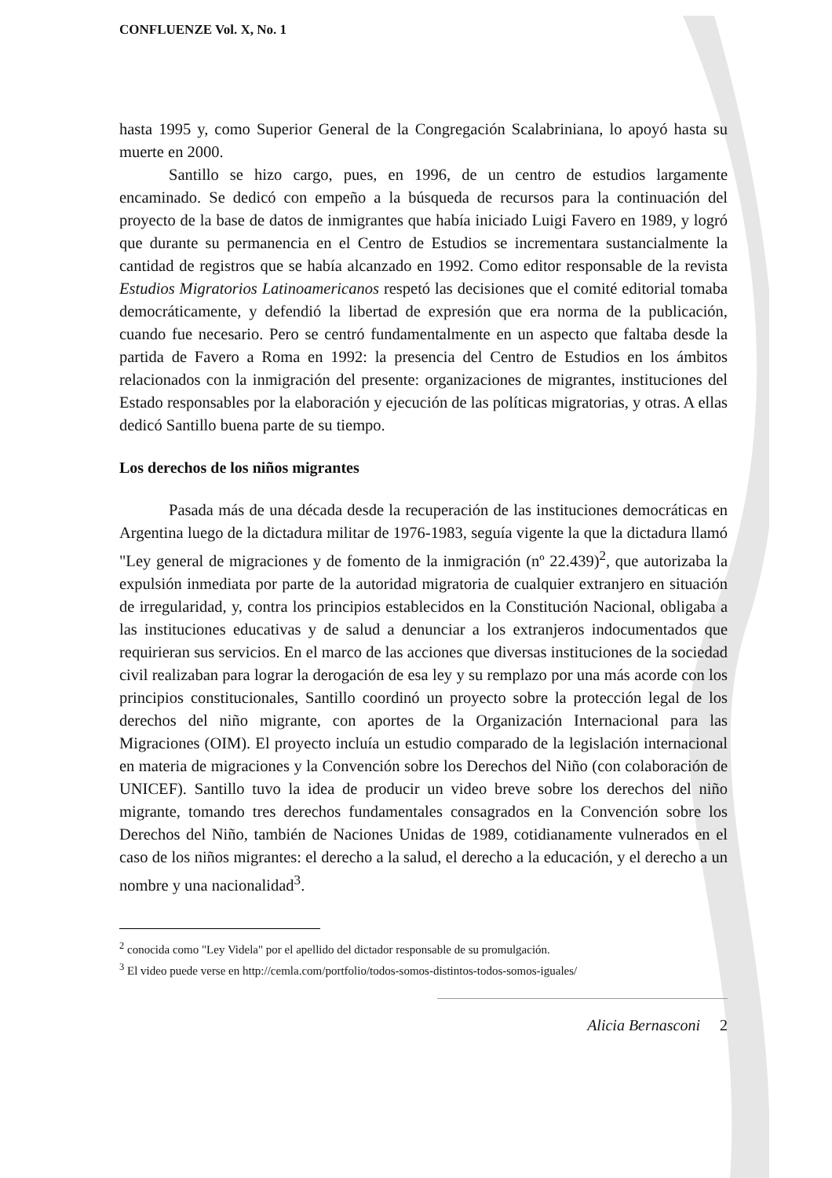CONFLUENZE Vol. X, No. 1
hasta 1995 y, como Superior General de la Congregación Scalabriniana, lo apoyó hasta su muerte en 2000.
Santillo se hizo cargo, pues, en 1996, de un centro de estudios largamente encaminado. Se dedicó con empeño a la búsqueda de recursos para la continuación del proyecto de la base de datos de inmigrantes que había iniciado Luigi Favero en 1989, y logró que durante su permanencia en el Centro de Estudios se incrementara sustancialmente la cantidad de registros que se había alcanzado en 1992. Como editor responsable de la revista Estudios Migratorios Latinoamericanos respetó las decisiones que el comité editorial tomaba democráticamente, y defendió la libertad de expresión que era norma de la publicación, cuando fue necesario. Pero se centró fundamentalmente en un aspecto que faltaba desde la partida de Favero a Roma en 1992: la presencia del Centro de Estudios en los ámbitos relacionados con la inmigración del presente: organizaciones de migrantes, instituciones del Estado responsables por la elaboración y ejecución de las políticas migratorias, y otras. A ellas dedicó Santillo buena parte de su tiempo.
Los derechos de los niños migrantes
Pasada más de una década desde la recuperación de las instituciones democráticas en Argentina luego de la dictadura militar de 1976-1983, seguía vigente la que la dictadura llamó "Ley general de migraciones y de fomento de la inmigración (nº 22.439)<sup>2</sup>, que autorizaba la expulsión inmediata por parte de la autoridad migratoria de cualquier extranjero en situación de irregularidad, y, contra los principios establecidos en la Constitución Nacional, obligaba a las instituciones educativas y de salud a denunciar a los extranjeros indocumentados que requirieran sus servicios. En el marco de las acciones que diversas instituciones de la sociedad civil realizaban para lograr la derogación de esa ley y su remplazo por una más acorde con los principios constitucionales, Santillo coordinó un proyecto sobre la protección legal de los derechos del niño migrante, con aportes de la Organización Internacional para las Migraciones (OIM). El proyecto incluía un estudio comparado de la legislación internacional en materia de migraciones y la Convención sobre los Derechos del Niño (con colaboración de UNICEF). Santillo tuvo la idea de producir un video breve sobre los derechos del niño migrante, tomando tres derechos fundamentales consagrados en la Convención sobre los Derechos del Niño, también de Naciones Unidas de 1989, cotidianamente vulnerados en el caso de los niños migrantes: el derecho a la salud, el derecho a la educación, y el derecho a un nombre y una nacionalidad<sup>3</sup>.
<sup>2</sup> conocida como "Ley Videla" por el apellido del dictador responsable de su promulgación.
<sup>3</sup> El video puede verse en http://cemla.com/portfolio/todos-somos-distintos-todos-somos-iguales/
Alicia Bernasconi 2